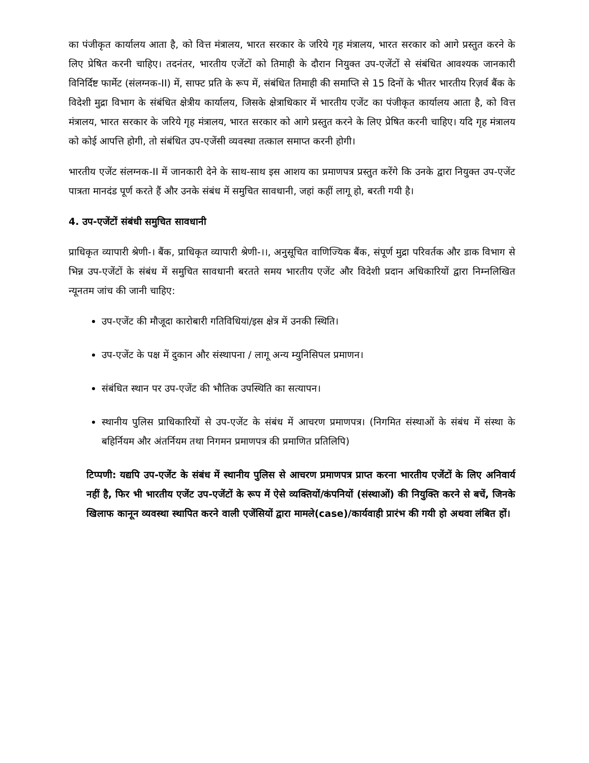का पंजीकृत कार्यालय आता है, को वित्त मंत्रालय, भारत सरकार के जरिये गृह मंत्रालय, भारत सरकार को आगे प्रस्तुत करने के लिए प्रेषित करनी चाहिए। तदनंतर, भारतीय एजेंटों को तिमाही के दौरान नियुक्त उप-एजेंटों से संबंधित आवश्यक जानकारी विनिर्दिष्ट फार्मेट (संलग्नक-II) में, साफ्ट प्रति के रूप में, संबंधित तिमाही की समाप्ति से 15 दिनों के भीतर भारतीय रिज़र्व बैंक के विदेशी मुद्रा विभाग के संबंधित क्षेत्रीय कार्यालय, जिसके क्षेत्राधिकार में भारतीय एजेंट का पंजीकृत कार्यालय आता है, को वित्त मंत्रालय, भारत सरकार के जरिये गृह मंत्रालय, भारत सरकार को आगे प्रस्तुत करने के लिए प्रेषित करनी चाहिए। यदि गृह मंत्रालय को कोई आपत्ति होगी, तो संबंधित उप-एजेंसी व्यवस्था तत्काल समाप्त करनी होगी।
भारतीय एजेंट संलग्नक-II में जानकारी देने के साथ-साथ इस आशय का प्रमाणपत्र प्रस्तुत करेंगे कि उनके द्वारा नियुक्त उप-एजेंट पात्रता मानदंड पूर्ण करते हैं और उनके संबंध में समुचित सावधानी, जहां कहीं लागू हो, बरती गयी है।
4. उप-एजेंटों संबंधी समुचित सावधानी
प्राधिकृत व्यापारी श्रेणी-। बैंक, प्राधिकृत व्यापारी श्रेणी-।।, अनुसूचित वाणिज्यिक बैंक, संपूर्ण मुद्रा परिवर्तक और डाक विभाग से भिन्न उप-एजेंटों के संबंध में समुचित सावधानी बरतते समय भारतीय एजेंट और विदेशी प्रदान अधिकारियों द्वारा निम्नलिखित न्यूनतम जांच की जानी चाहिए:
उप-एजेंट की मौजूदा कारोबारी गतिविधियां/इस क्षेत्र में उनकी स्थिति।
उप-एजेंट के पक्ष में दुकान और संस्थापना / लागू अन्य म्युनिसिपल प्रमाणन।
संबंधित स्थान पर उप-एजेंट की भौतिक उपस्थिति का सत्यापन।
स्थानीय पुलिस प्राधिकारियों से उप-एजेंट के संबंध में आचरण प्रमाणपत्र। (निगमित संस्थाओं के संबंध में संस्था के बहिर्नियम और अंतर्नियम तथा निगमन प्रमाणपत्र की प्रमाणित प्रतिलिपि)
टिप्पणी: यद्यपि उप-एजेंट के संबंध में स्थानीय पुलिस से आचरण प्रमाणपत्र प्राप्त करना भारतीय एजेंटों के लिए अनिवार्य नहीं है, फिर भी भारतीय एजेंट उप-एजेंटों के रूप में ऐसे व्यक्तियों/कंपनियों (संस्थाओं) की नियुक्ति करने से बचें, जिनके खिलाफ कानून व्यवस्था स्थापित करने वाली एजेंसियों द्वारा मामले(case)/कार्यवाही प्रारंभ की गयी हो अथवा लंबित हों।